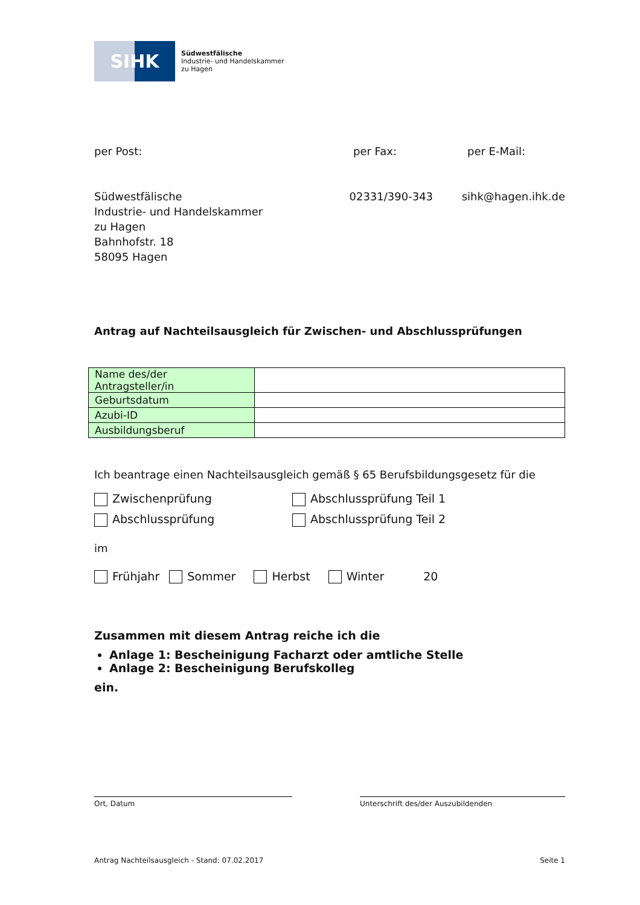SIHK
Südwestfälische
Industrie- und Handelskammer
zu Hagen
per Post: per Fax: per E-Mail:
Südwestfälische
Industrie- und Handelskammer
zu Hagen
Bahnhofstr. 18
58095 Hagen
02331/390-343 sihk@hagen.ihk.de
Antrag auf Nachteilsausgleich für Zwischen- und Abschlussprüfungen
| Name des/der Antragsteller/in | |
| Geburtsdatum | |
| Azubi-ID | |
| Ausbildungsberuf | |
Ich beantrage einen Nachteilsausgleich gemäß § 65 Berufsbildungsgesetz für die
Zwischenprüfung Abschlussprüfung Teil 1
Abschlussprüfung Abschlussprüfung Teil 2
im
Frühjahr Sommer Herbst Winter 20
Zusammen mit diesem Antrag reiche ich die
Anlage 1: Bescheinigung Facharzt oder amtliche Stelle
Anlage 2: Bescheinigung Berufskolleg
ein.
Ort, Datum Unterschrift des/der Auszubildenden
Antrag Nachteilsausgleich - Stand: 07.02.2017 Seite 1